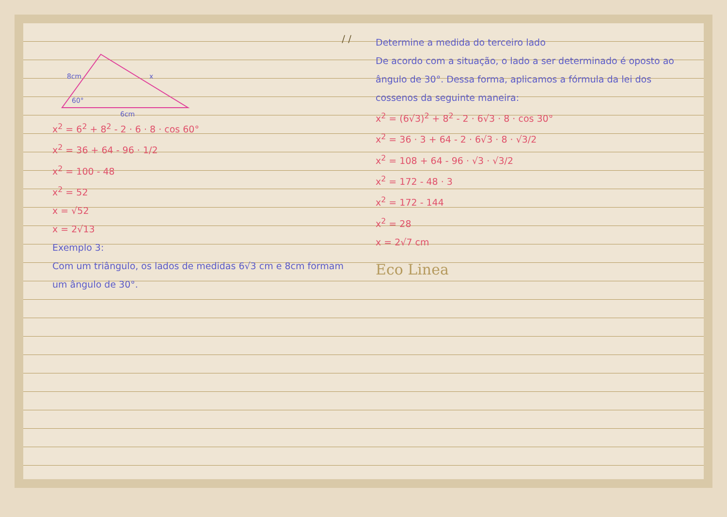/ /
60°
6cm
8cm
x
x<sup>2</sup> = 6<sup>2</sup> + 8<sup>2</sup> - 2 · 6 · 8 · cos 60°
x<sup>2</sup> = 36 + 64 - 96 · 1/2
x<sup>2</sup> = 100 - 48
x<sup>2</sup> = 52
x = √52
x = 2√13
Exemplo 3:
Com um triângulo, os lados de medidas 6√3 cm e 8cm formam um ângulo de 30°.
Determine a medida do terceiro lado
De acordo com a situação, o lado a ser determinado é oposto ao ângulo de 30°. Dessa forma, aplicamos a fórmula da lei dos cossenos da seguinte maneira:
x<sup>2</sup> = (6√3)<sup>2</sup> + 8<sup>2</sup> - 2 · 6√3 · 8 · cos 30°
x<sup>2</sup> = 36 · 3 + 64 - 2 · 6√3 · 8 · √3/2
x<sup>2</sup> = 108 + 64 - 96 · √3 · √3/2
x<sup>2</sup> = 172 - 48 · 3
x<sup>2</sup> = 172 - 144
x<sup>2</sup> = 28
x = 2√7 cm
Eco Linea